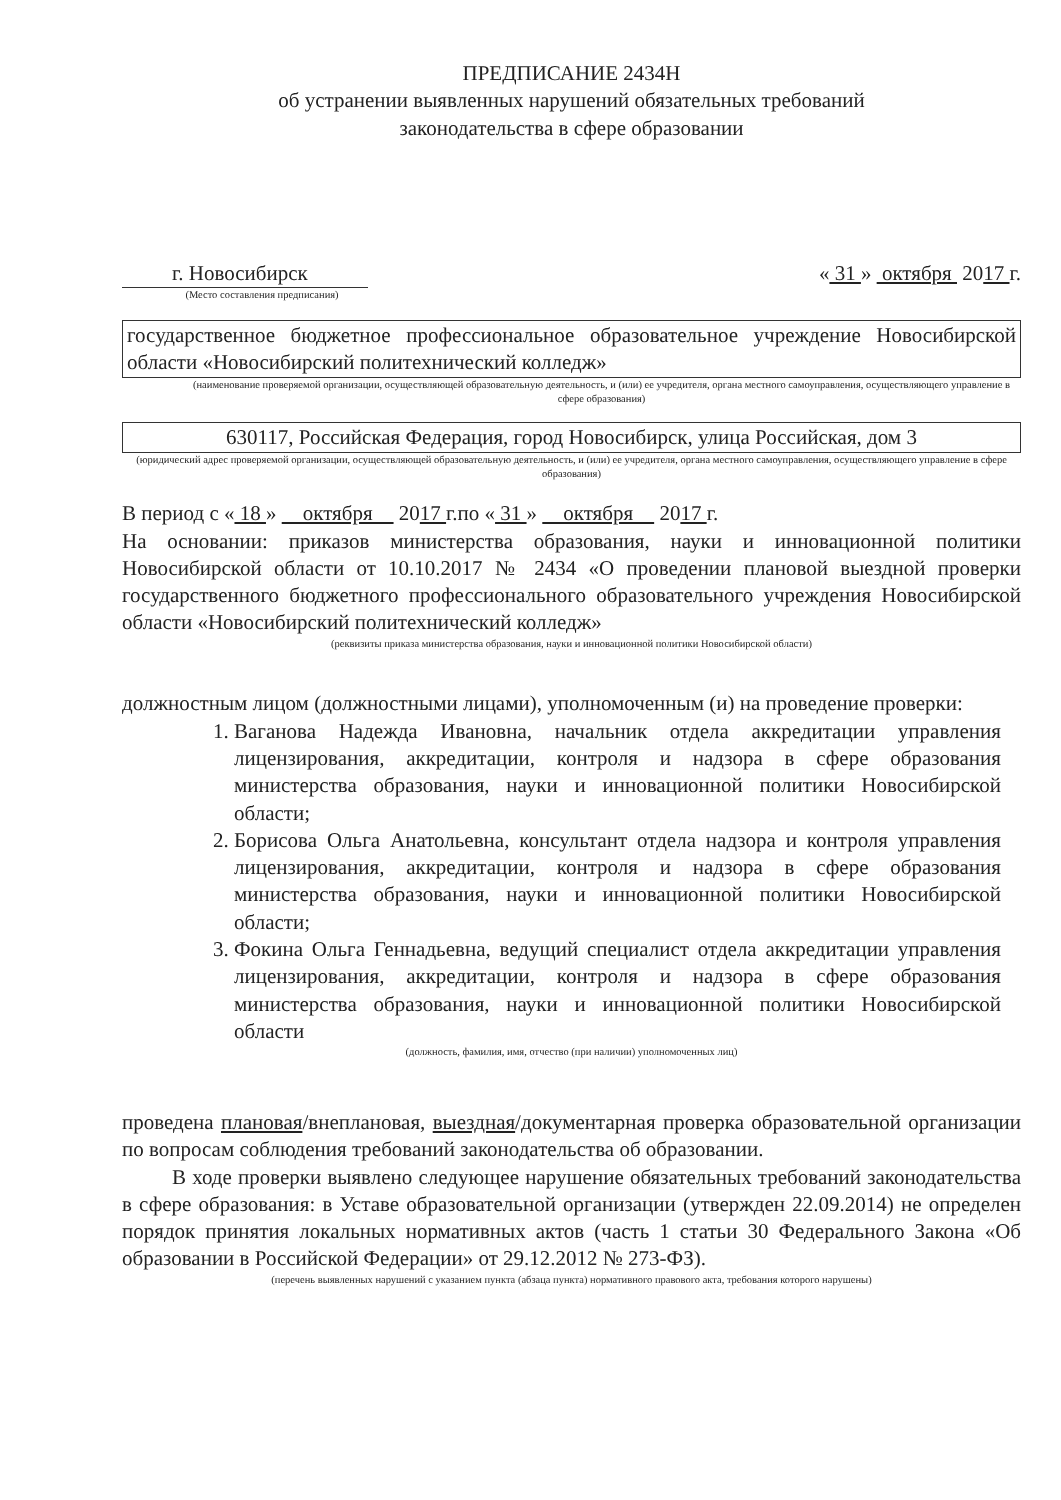ПРЕДПИСАНИЕ 2434Н
об устранении выявленных нарушений обязательных требований
законодательства в сфере образовании
г. Новосибирск « 31 » октября 2017 г.
(Место составления предписания)
государственное бюджетное профессиональное образовательное учреждение Новосибирской области «Новосибирский политехнический колледж»
(наименование проверяемой организации, осуществляющей образовательную деятельность, и (или) ее учредителя, органа местного самоуправления, осуществляющего управление в сфере образования)
630117, Российская Федерация, город Новосибирск, улица Российская, дом 3
(юридический адрес проверяемой организации, осуществляющей образовательную деятельность, и (или) ее учредителя, органа местного самоуправления, осуществляющего управление в сфере образования)
В период с « 18 » октября 2017 г.по « 31 » октября 2017 г.
На основании: приказов министерства образования, науки и инновационной политики Новосибирской области от 10.10.2017 № 2434 «О проведении плановой выездной проверки государственного бюджетного профессионального образовательного учреждения Новосибирской области «Новосибирский политехнический колледж»
(реквизиты приказа министерства образования, науки и инновационной политики Новосибирской области)
должностным лицом (должностными лицами), уполномоченным (и) на проведение проверки:
1. Ваганова Надежда Ивановна, начальник отдела аккредитации управления лицензирования, аккредитации, контроля и надзора в сфере образования министерства образования, науки и инновационной политики Новосибирской области;
2. Борисова Ольга Анатольевна, консультант отдела надзора и контроля управления лицензирования, аккредитации, контроля и надзора в сфере образования министерства образования, науки и инновационной политики Новосибирской области;
3. Фокина Ольга Геннадьевна, ведущий специалист отдела аккредитации управления лицензирования, аккредитации, контроля и надзора в сфере образования министерства образования, науки и инновационной политики Новосибирской области
(должность, фамилия, имя, отчество (при наличии) уполномоченных лиц)
проведена плановая/внеплановая, выездная/документарная проверка образовательной организации по вопросам соблюдения требований законодательства об образовании.
В ходе проверки выявлено следующее нарушение обязательных требований законодательства в сфере образования: в Уставе образовательной организации (утвержден 22.09.2014) не определен порядок принятия локальных нормативных актов (часть 1 статьи 30 Федерального Закона «Об образовании в Российской Федерации» от 29.12.2012 № 273-ФЗ).
(перечень выявленных нарушений с указанием пункта (абзаца пункта) нормативного правового акта, требования которого нарушены)